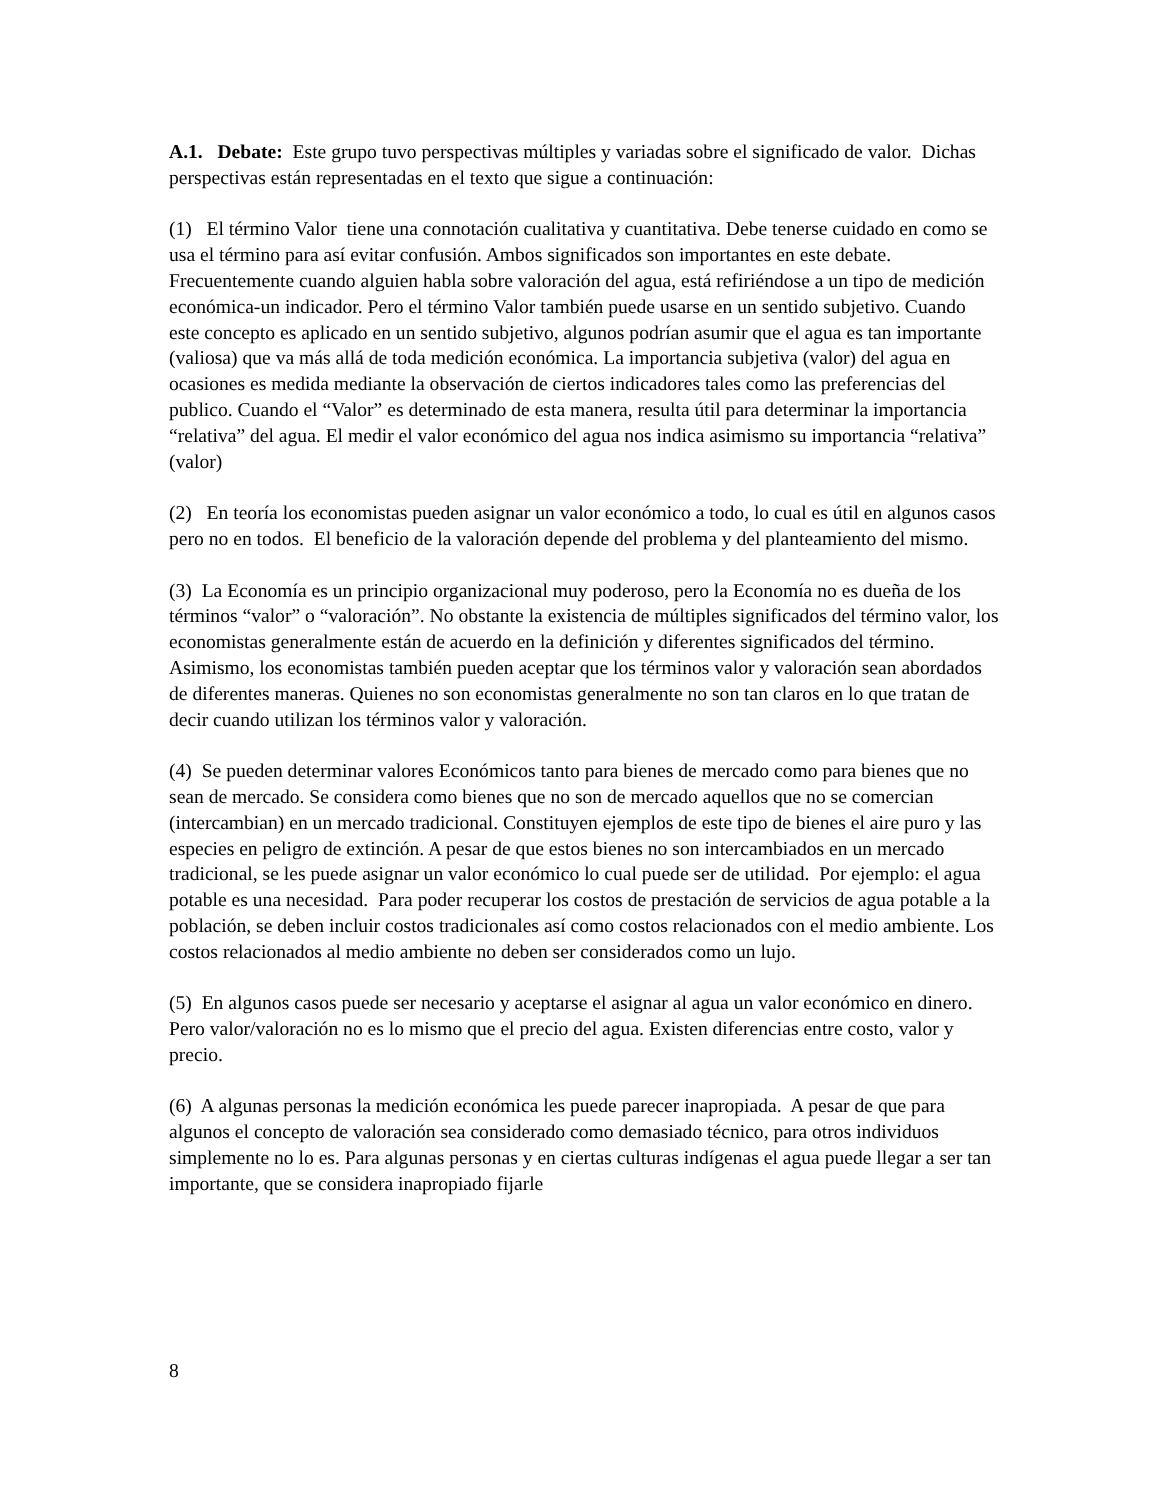A.1. Debate: Este grupo tuvo perspectivas múltiples y variadas sobre el significado de valor. Dichas perspectivas están representadas en el texto que sigue a continuación:
(1) El término Valor tiene una connotación cualitativa y cuantitativa. Debe tenerse cuidado en como se usa el término para así evitar confusión. Ambos significados son importantes en este debate. Frecuentemente cuando alguien habla sobre valoración del agua, está refiriéndose a un tipo de medición económica-un indicador. Pero el término Valor también puede usarse en un sentido subjetivo. Cuando este concepto es aplicado en un sentido subjetivo, algunos podrían asumir que el agua es tan importante (valiosa) que va más allá de toda medición económica. La importancia subjetiva (valor) del agua en ocasiones es medida mediante la observación de ciertos indicadores tales como las preferencias del publico. Cuando el “Valor” es determinado de esta manera, resulta útil para determinar la importancia “relativa” del agua. El medir el valor económico del agua nos indica asimismo su importancia “relativa” (valor)
(2) En teoría los economistas pueden asignar un valor económico a todo, lo cual es útil en algunos casos pero no en todos. El beneficio de la valoración depende del problema y del planteamiento del mismo.
(3) La Economía es un principio organizacional muy poderoso, pero la Economía no es dueña de los términos “valor” o “valoración”. No obstante la existencia de múltiples significados del término valor, los economistas generalmente están de acuerdo en la definición y diferentes significados del término. Asimismo, los economistas también pueden aceptar que los términos valor y valoración sean abordados de diferentes maneras. Quienes no son economistas generalmente no son tan claros en lo que tratan de decir cuando utilizan los términos valor y valoración.
(4) Se pueden determinar valores Económicos tanto para bienes de mercado como para bienes que no sean de mercado. Se considera como bienes que no son de mercado aquellos que no se comercian (intercambian) en un mercado tradicional. Constituyen ejemplos de este tipo de bienes el aire puro y las especies en peligro de extinción. A pesar de que estos bienes no son intercambiados en un mercado tradicional, se les puede asignar un valor económico lo cual puede ser de utilidad. Por ejemplo: el agua potable es una necesidad. Para poder recuperar los costos de prestación de servicios de agua potable a la población, se deben incluir costos tradicionales así como costos relacionados con el medio ambiente. Los costos relacionados al medio ambiente no deben ser considerados como un lujo.
(5) En algunos casos puede ser necesario y aceptarse el asignar al agua un valor económico en dinero. Pero valor/valoración no es lo mismo que el precio del agua. Existen diferencias entre costo, valor y precio.
(6) A algunas personas la medición económica les puede parecer inapropiada. A pesar de que para algunos el concepto de valoración sea considerado como demasiado técnico, para otros individuos simplemente no lo es. Para algunas personas y en ciertas culturas indígenas el agua puede llegar a ser tan importante, que se considera inapropiado fijarle
8